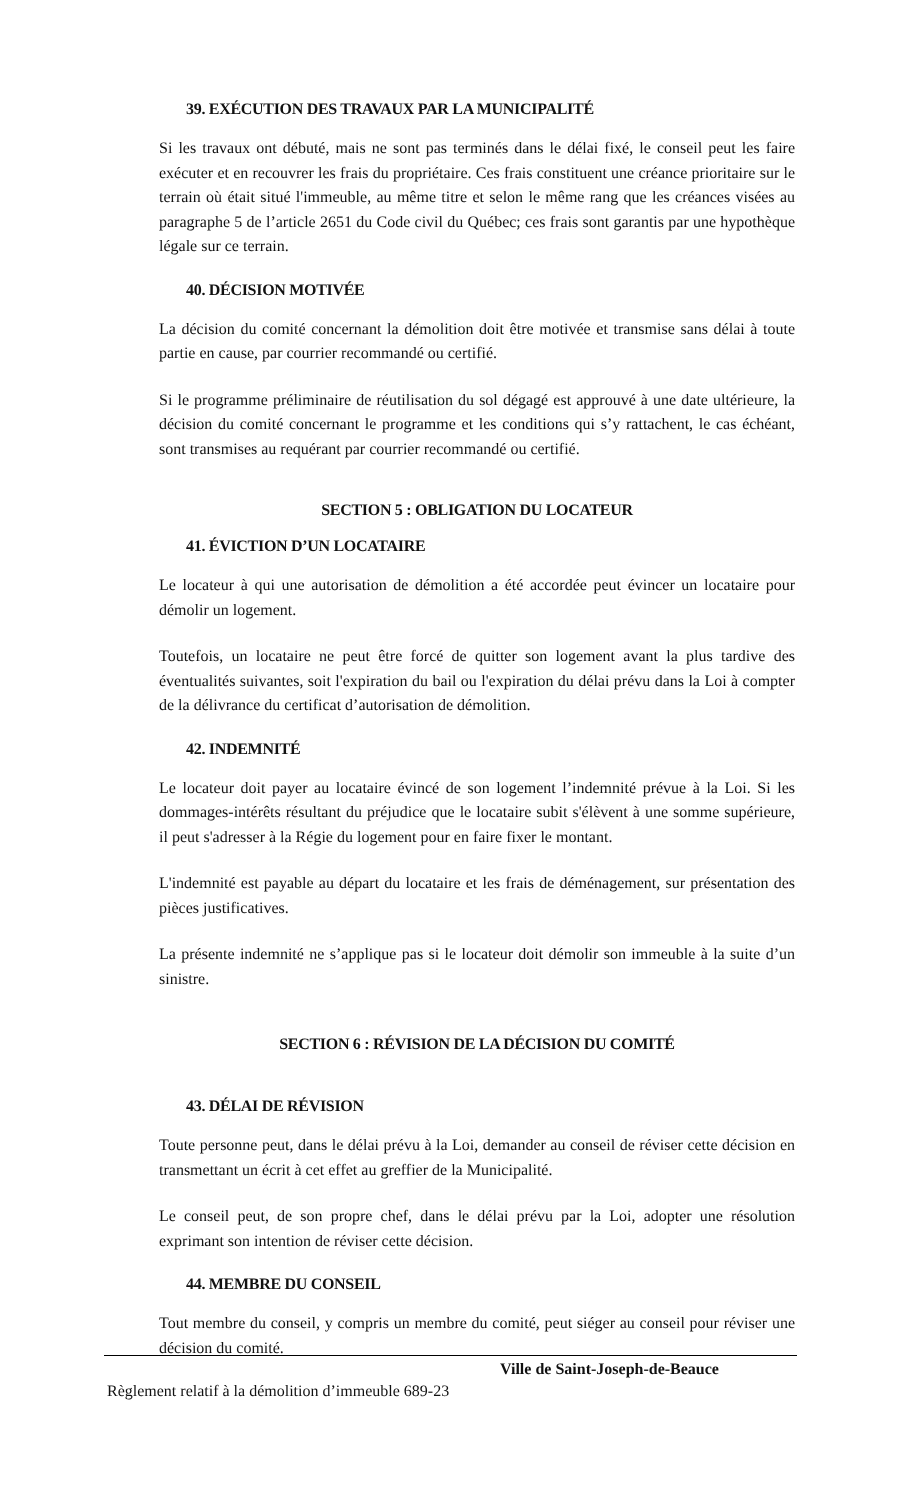39. EXÉCUTION DES TRAVAUX PAR LA MUNICIPALITÉ
Si les travaux ont débuté, mais ne sont pas terminés dans le délai fixé, le conseil peut les faire exécuter et en recouvrer les frais du propriétaire. Ces frais constituent une créance prioritaire sur le terrain où était situé l'immeuble, au même titre et selon le même rang que les créances visées au paragraphe 5 de l’article 2651 du Code civil du Québec; ces frais sont garantis par une hypothèque légale sur ce terrain.
40. DÉCISION MOTIVÉE
La décision du comité concernant la démolition doit être motivée et transmise sans délai à toute partie en cause, par courrier recommandé ou certifié.
Si le programme préliminaire de réutilisation du sol dégagé est approuvé à une date ultérieure, la décision du comité concernant le programme et les conditions qui s’y rattachent, le cas échéant, sont transmises au requérant par courrier recommandé ou certifié.
SECTION 5 : OBLIGATION DU LOCATEUR
41. ÉVICTION D’UN LOCATAIRE
Le locateur à qui une autorisation de démolition a été accordée peut évincer un locataire pour démolir un logement.
Toutefois, un locataire ne peut être forcé de quitter son logement avant la plus tardive des éventualités suivantes, soit l'expiration du bail ou l'expiration du délai prévu dans la Loi à compter de la délivrance du certificat d’autorisation de démolition.
42. INDEMNITÉ
Le locateur doit payer au locataire évincé de son logement l’indemnité prévue à la Loi. Si les dommages-intérêts résultant du préjudice que le locataire subit s'élèvent à une somme supérieure, il peut s'adresser à la Régie du logement pour en faire fixer le montant.
L'indemnité est payable au départ du locataire et les frais de déménagement, sur présentation des pièces justificatives.
La présente indemnité ne s’applique pas si le locateur doit démolir son immeuble à la suite d’un sinistre.
SECTION 6 : RÉVISION DE LA DÉCISION DU COMITÉ
43. DÉLAI DE RÉVISION
Toute personne peut, dans le délai prévu à la Loi, demander au conseil de réviser cette décision en transmettant un écrit à cet effet au greffier de la Municipalité.
Le conseil peut, de son propre chef, dans le délai prévu par la Loi, adopter une résolution exprimant son intention de réviser cette décision.
44. MEMBRE DU CONSEIL
Tout membre du conseil, y compris un membre du comité, peut siéger au conseil pour réviser une décision du comité.
Ville de Saint-Joseph-de-Beauce
Règlement relatif à la démolition d’immeuble 689-23